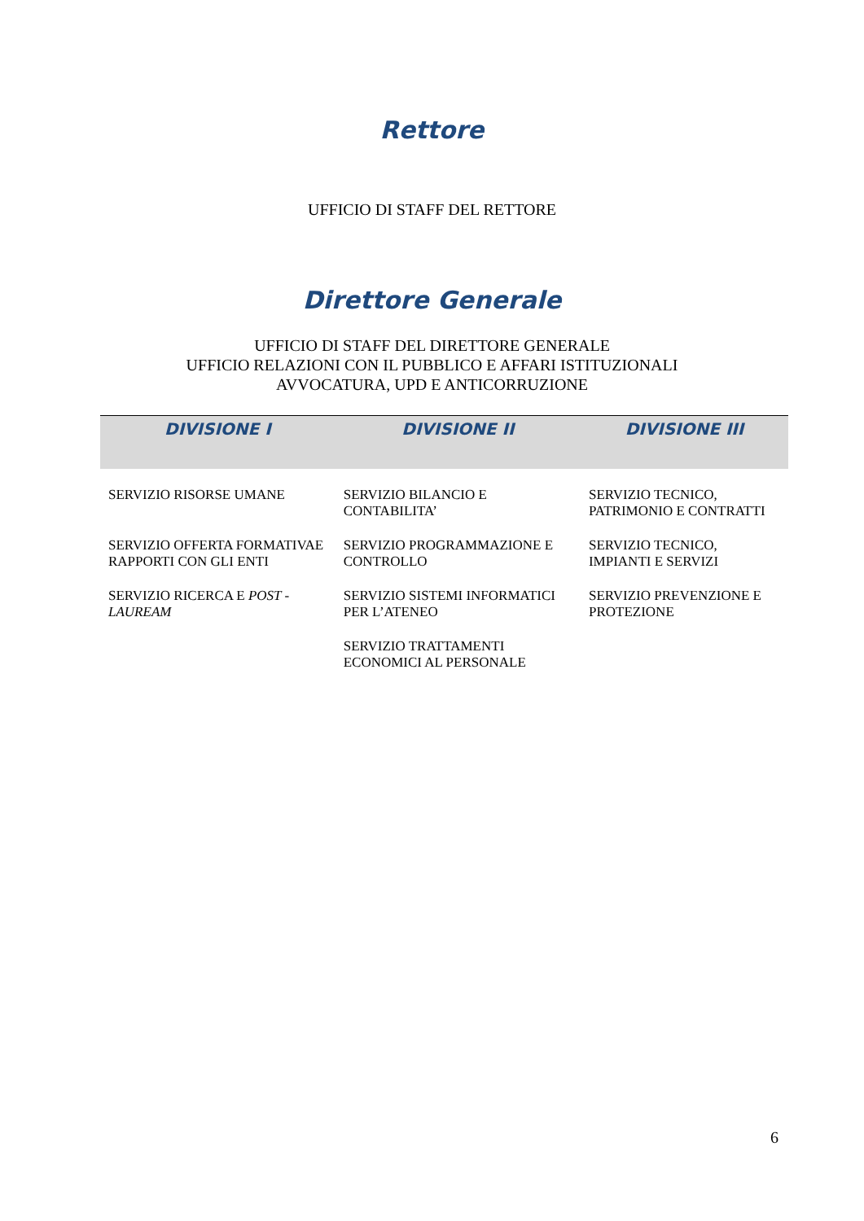Rettore
UFFICIO DI STAFF DEL RETTORE
Direttore Generale
UFFICIO DI STAFF DEL DIRETTORE GENERALE
UFFICIO RELAZIONI CON IL PUBBLICO E AFFARI ISTITUZIONALI
AVVOCATURA, UPD E ANTICORRUZIONE
| DIVISIONE I | DIVISIONE II | DIVISIONE III |
| --- | --- | --- |
| SERVIZIO RISORSE UMANE | SERVIZIO BILANCIO E CONTABILITA’ | SERVIZIO TECNICO, PATRIMONIO E CONTRATTI |
| SERVIZIO OFFERTA FORMATIVAE RAPPORTI CON GLI ENTI | SERVIZIO PROGRAMMAZIONE E CONTROLLO | SERVIZIO TECNICO, IMPIANTI E SERVIZI |
| SERVIZIO RICERCA E POST - LAUREAM | SERVIZIO SISTEMI INFORMATICI PER L’ATENEO | SERVIZIO PREVENZIONE E PROTEZIONE |
| | SERVIZIO TRATTAMENTI ECONOMICI AL PERSONALE | |
6